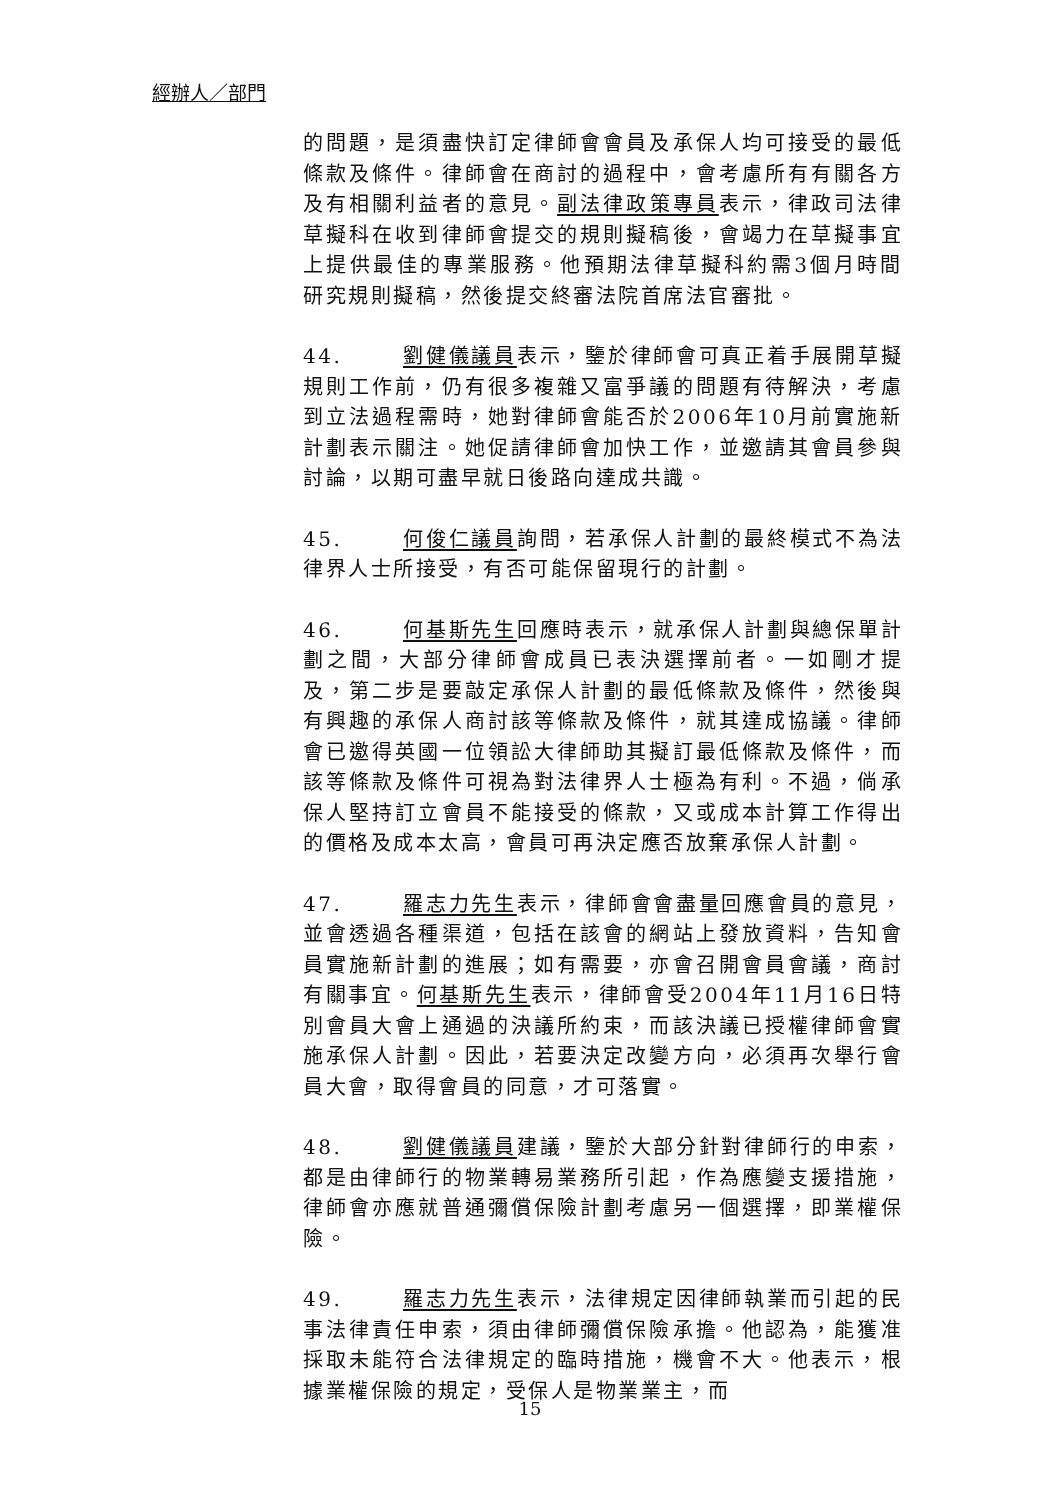經辦人／部門
的問題，是須盡快訂定律師會會員及承保人均可接受的最低條款及條件。律師會在商討的過程中，會考慮所有有關各方及有相關利益者的意見。副法律政策專員表示，律政司法律草擬科在收到律師會提交的規則擬稿後，會竭力在草擬事宜上提供最佳的專業服務。他預期法律草擬科約需3個月時間研究規則擬稿，然後提交終審法院首席法官審批。
44. 劉健儀議員表示，鑒於律師會可真正着手展開草擬規則工作前，仍有很多複雜又富爭議的問題有待解決，考慮到立法過程需時，她對律師會能否於2006年10月前實施新計劃表示關注。她促請律師會加快工作，並邀請其會員參與討論，以期可盡早就日後路向達成共識。
45. 何俊仁議員詢問，若承保人計劃的最終模式不為法律界人士所接受，有否可能保留現行的計劃。
46. 何基斯先生回應時表示，就承保人計劃與總保單計劃之間，大部分律師會成員已表決選擇前者。一如剛才提及，第二步是要敲定承保人計劃的最低條款及條件，然後與有興趣的承保人商討該等條款及條件，就其達成協議。律師會已邀得英國一位領訟大律師助其擬訂最低條款及條件，而該等條款及條件可視為對法律界人士極為有利。不過，倘承保人堅持訂立會員不能接受的條款，又或成本計算工作得出的價格及成本太高，會員可再決定應否放棄承保人計劃。
47. 羅志力先生表示，律師會會盡量回應會員的意見，並會透過各種渠道，包括在該會的網站上發放資料，告知會員實施新計劃的進展；如有需要，亦會召開會員會議，商討有關事宜。何基斯先生表示，律師會受2004年11月16日特別會員大會上通過的決議所約束，而該決議已授權律師會實施承保人計劃。因此，若要決定改變方向，必須再次舉行會員大會，取得會員的同意，才可落實。
48. 劉健儀議員建議，鑒於大部分針對律師行的申索，都是由律師行的物業轉易業務所引起，作為應變支援措施，律師會亦應就普通彌償保險計劃考慮另一個選擇，即業權保險。
49. 羅志力先生表示，法律規定因律師執業而引起的民事法律責任申索，須由律師彌償保險承擔。他認為，能獲准採取未能符合法律規定的臨時措施，機會不大。他表示，根據業權保險的規定，受保人是物業業主，而
15